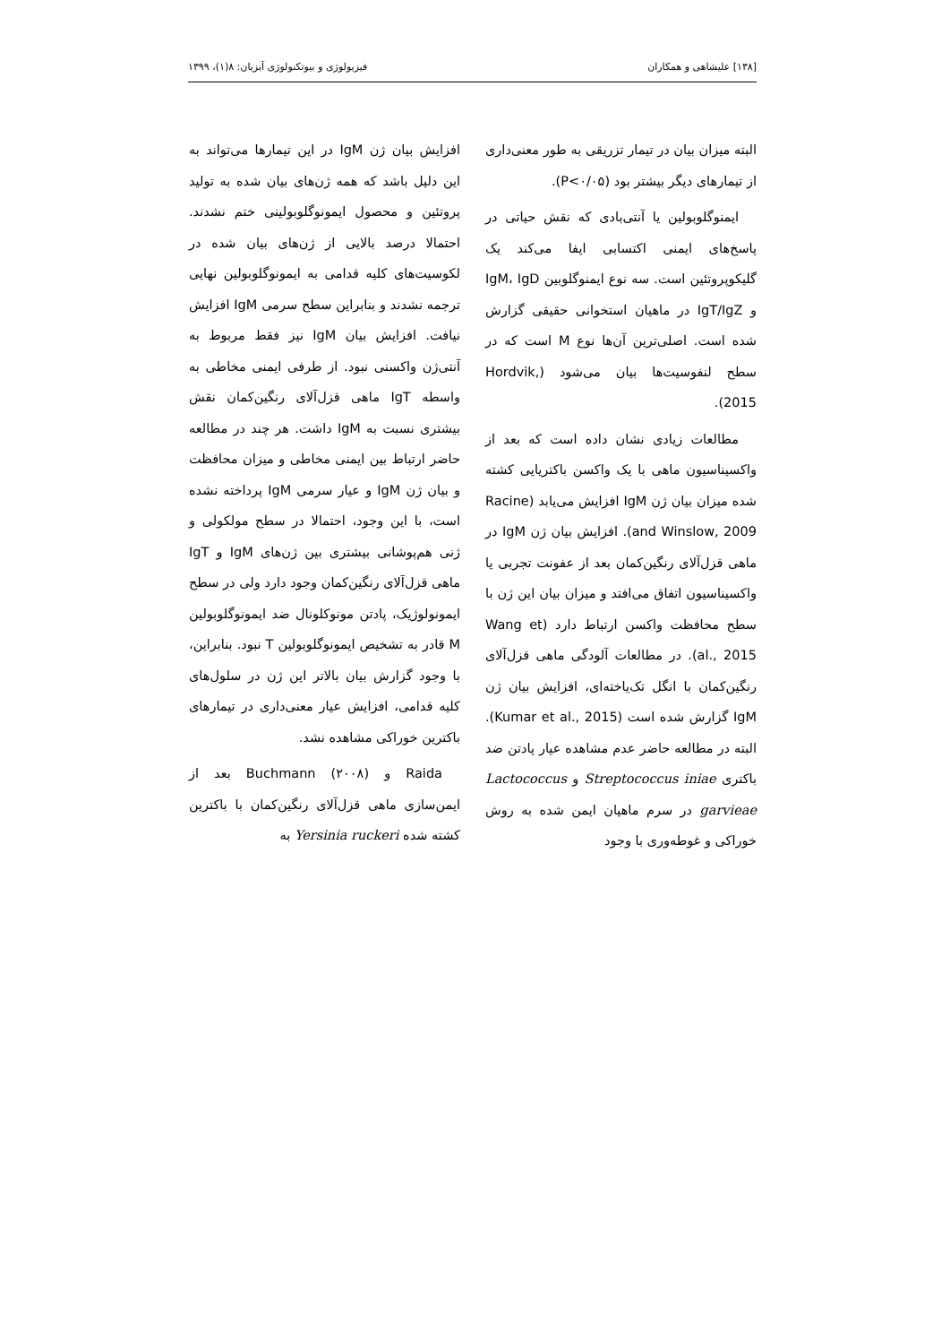[۱۳۸] علیشاهی و همکاران فیزیولوژی و بیوتکنولوژی آبزیان: ۸(۱)، ۱۳۹۹
البته میزان بیان در تیمار تزریقی به طور معنی‌داری از تیمارهای دیگر بیشتر بود (P<۰/۰۵).
ایمنوگلوبولین یا آنتی‌بادی که نقش حیاتی در پاسخ‌های ایمنی اکتسابی ایفا می‌کند یک گلیکوپروتئین است. سه نوع ایمنوگلوبین IgM، IgD و IgT/IgZ در ماهیان استخوانی حقیقی گزارش شده است. اصلی‌ترین آن‌ها نوع M است که در سطح لنفوسیت‌ها بیان می‌شود (Hordvik, 2015).
مطالعات زیادی نشان داده است که بعد از واکسیناسیون ماهی با یک واکسن باکتریایی کشته شده میزان بیان ژن IgM افزایش می‌یابد (Racine and Winslow, 2009). افزایش بیان ژن IgM در ماهی قزل‌آلای رنگین‌کمان بعد از عفونت تجربی یا واکسیناسیون اتفاق می‌افتد و میزان بیان این ژن با سطح محافظت واکسن ارتباط دارد (Wang et al., 2015). در مطالعات آلودگی ماهی قزل‌آلای رنگین‌کمان با انگل تک‌یاخته‌ای، افزایش بیان ژن IgM گزارش شده است (Kumar et al., 2015). البته در مطالعه حاضر عدم مشاهده عیار پادتن ضد باکتری Streptococcus iniae و Lactococcus garvieae در سرم ماهیان ایمن شده به روش خوراکی و غوطه‌وری با وجود
افزایش بیان ژن IgM در این تیمارها می‌تواند به این دلیل باشد که همه ژن‌های بیان شده به تولید پروتئین و محصول ایمونوگلوبولینی ختم نشدند. احتمالا درصد بالایی از ژن‌های بیان شده در لکوسیت‌های کلیه قدامی به ایمونوگلوبولین نهایی ترجمه نشدند و بنابراین سطح سرمی IgM افزایش نیافت. افزایش بیان IgM نیز فقط مربوط به آنتی‌ژن واکسنی نبود. از طرفی ایمنی مخاطی به واسطه IgT ماهی قزل‌آلای رنگین‌کمان نقش بیشتری نسبت به IgM داشت. هر چند در مطالعه حاضر ارتباط بین ایمنی مخاطی و میزان محافظت و بیان ژن IgM و عیار سرمی IgM پرداخته نشده است، با این وجود، احتمالا در سطح مولکولی و ژنی هم‌پوشانی بیشتری بین ژن‌های IgM و IgT ماهی قزل‌آلای رنگین‌کمان وجود دارد ولی در سطح ایمونولوژیک، پادتن مونوکلونال ضد ایمونوگلوبولین M قادر به تشخیص ایمونوگلوبولین T نبود. بنابراین، با وجود گزارش بیان بالاتر این ژن در سلول‌های کلیه قدامی، افزایش عیار معنی‌داری در تیمارهای باکترین خوراکی مشاهده نشد.
Raida و Buchmann (۲۰۰۸) بعد از ایمن‌سازی ماهی قزل‌آلای رنگین‌کمان با باکترین کشته شده Yersinia ruckeri به